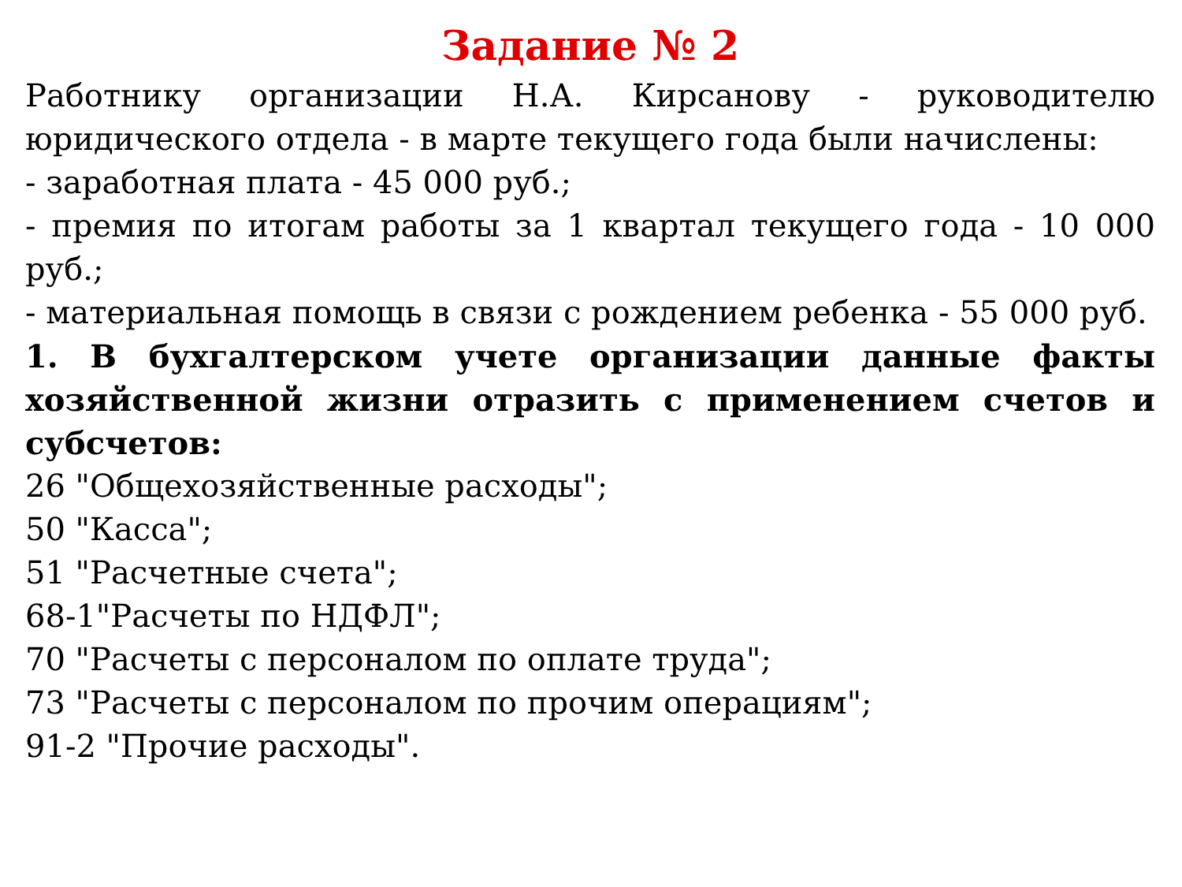Задание № 2
Работнику организации Н.А. Кирсанову - руководителю юридического отдела - в марте текущего года были начислены:
- заработная плата - 45 000 руб.;
- премия по итогам работы за 1 квартал текущего года - 10 000 руб.;
- материальная помощь в связи с рождением ребенка - 55 000 руб.
1. В бухгалтерском учете организации данные факты хозяйственной жизни отразить с применением счетов и субсчетов:
26 "Общехозяйственные расходы";
50 "Касса";
51 "Расчетные счета";
68-1"Расчеты по НДФЛ";
70 "Расчеты с персоналом по оплате труда";
73 "Расчеты с персоналом по прочим операциям";
91-2 "Прочие расходы".